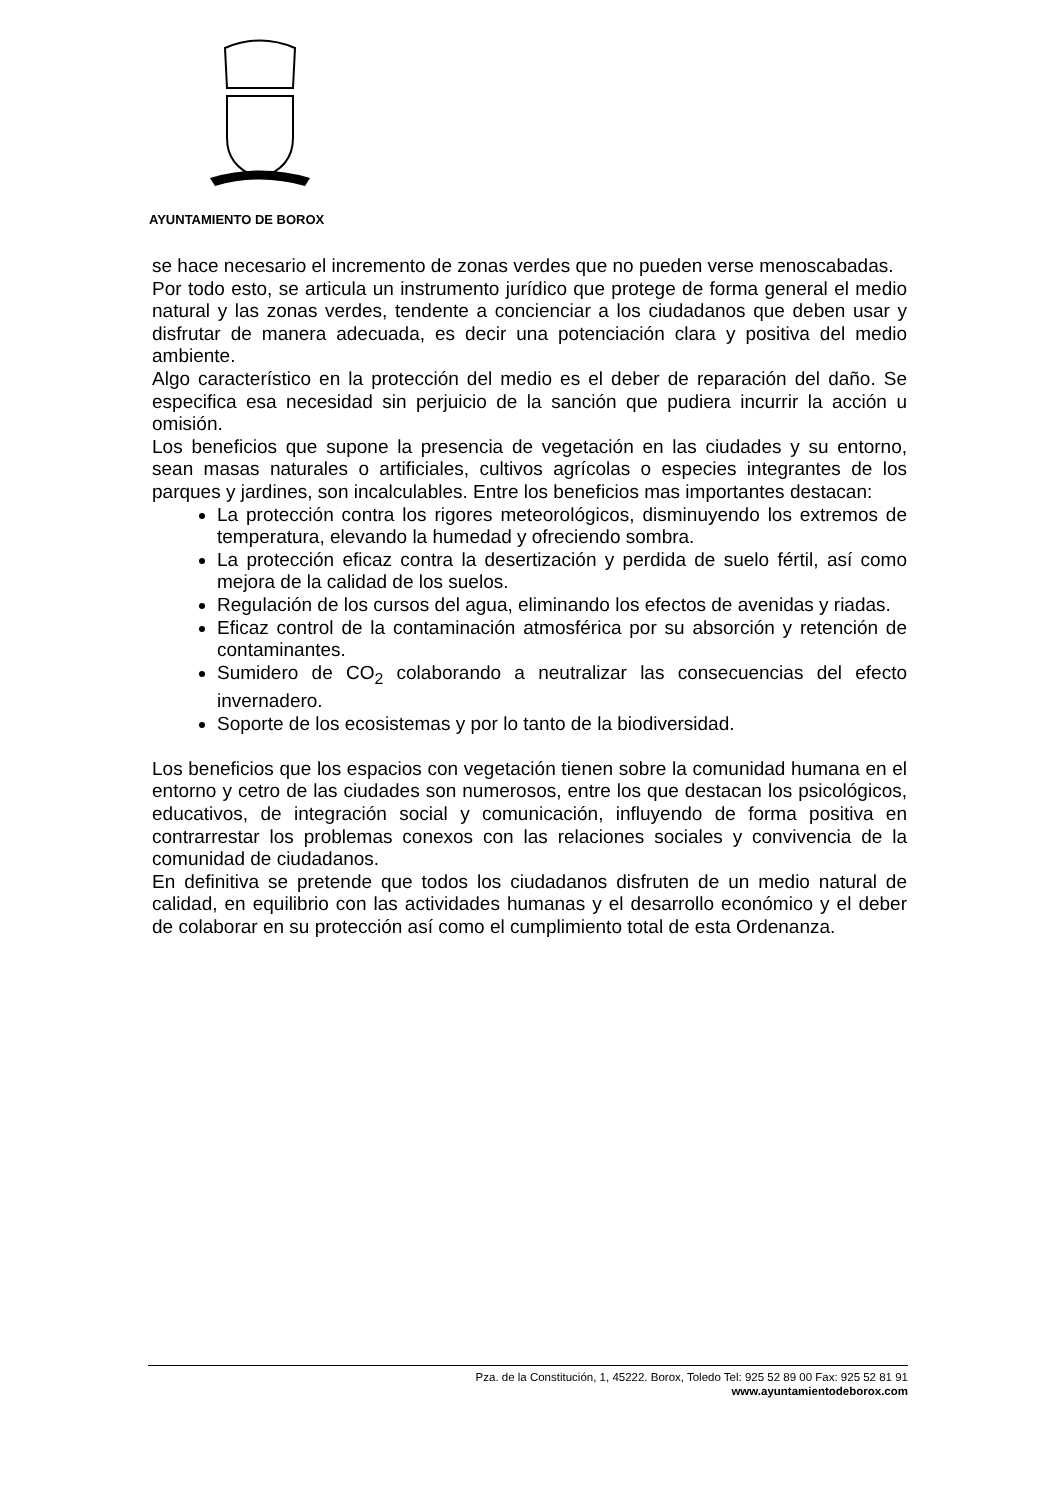AYUNTAMIENTO DE BOROX
se hace necesario el incremento de zonas verdes que no pueden verse menoscabadas.
Por todo esto, se articula un instrumento jurídico que protege de forma general el medio natural y las zonas verdes, tendente a concienciar a los ciudadanos que deben usar y disfrutar de manera adecuada, es decir una potenciación clara y positiva del medio ambiente.
Algo característico en la protección del medio es el deber de reparación del daño. Se especifica esa necesidad sin perjuicio de la sanción que pudiera incurrir la acción u omisión.
Los beneficios que supone la presencia de vegetación en las ciudades y su entorno, sean masas naturales o artificiales, cultivos agrícolas o especies integrantes de los parques y jardines, son incalculables. Entre los beneficios mas importantes destacan:
La protección contra los rigores meteorológicos, disminuyendo los extremos de temperatura, elevando la humedad y ofreciendo sombra.
La protección eficaz contra la desertización y perdida de suelo fértil, así como mejora de la calidad de los suelos.
Regulación de los cursos del agua, eliminando los efectos de avenidas y riadas.
Eficaz control de la contaminación atmosférica por su absorción y retención de contaminantes.
Sumidero de CO<sub>2</sub> colaborando a neutralizar las consecuencias del efecto invernadero.
Soporte de los ecosistemas y por lo tanto de la biodiversidad.
Los beneficios que los espacios con vegetación tienen sobre la comunidad humana en el entorno y cetro de las ciudades son numerosos, entre los que destacan los psicológicos, educativos, de integración social y comunicación, influyendo de forma positiva en contrarrestar los problemas conexos con las relaciones sociales y convivencia de la comunidad de ciudadanos.
En definitiva se pretende que todos los ciudadanos disfruten de un medio natural de calidad, en equilibrio con las actividades humanas y el desarrollo económico y el deber de colaborar en su protección así como el cumplimiento total de esta Ordenanza.
Pza. de la Constitución, 1, 45222. Borox, Toledo Tel: 925 52 89 00 Fax: 925 52 81 91
www.ayuntamientodeborox.com